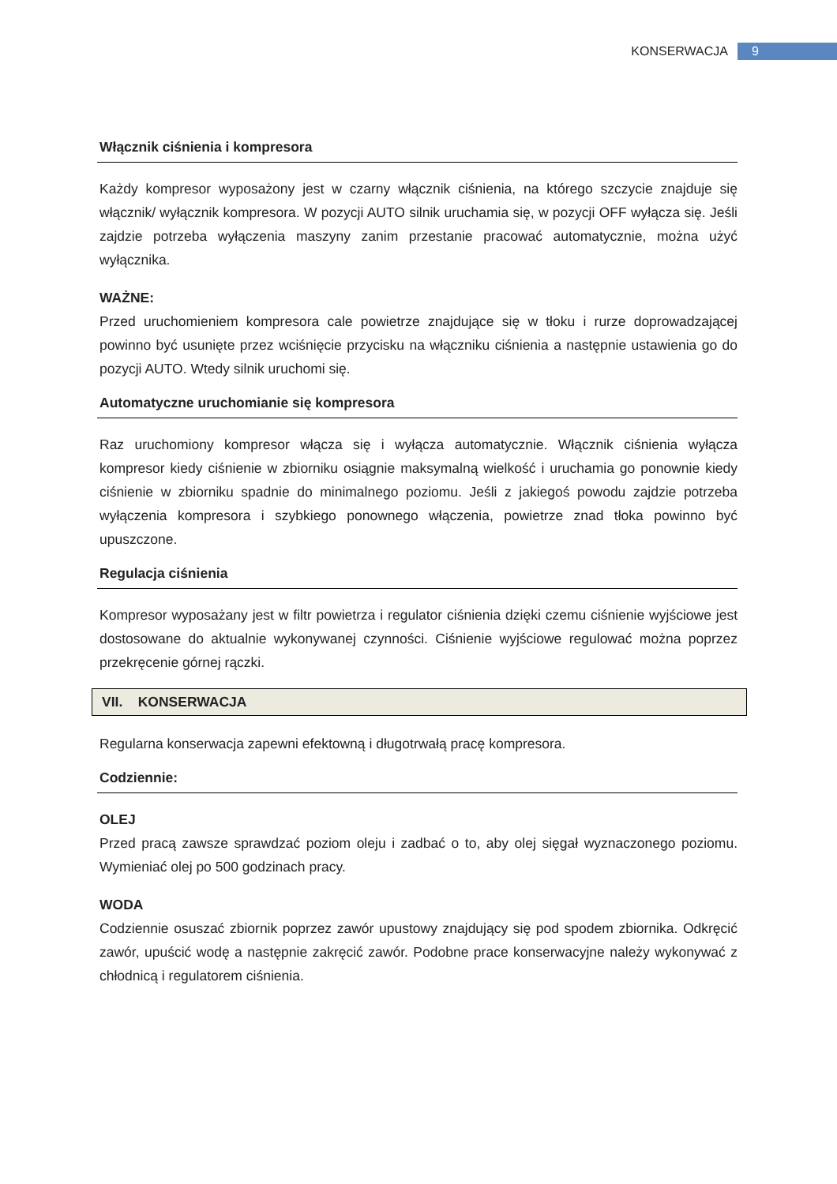KONSERWACJA 9
Włącznik ciśnienia i kompresora
Każdy kompresor wyposażony jest w czarny włącznik ciśnienia, na którego szczycie znajduje się włącznik/ wyłącznik kompresora. W pozycji AUTO silnik uruchamia się, w pozycji OFF wyłącza się. Jeśli zajdzie potrzeba wyłączenia maszyny zanim przestanie pracować automatycznie, można użyć wyłącznika.
WAŻNE:
Przed uruchomieniem kompresora cale powietrze znajdujące się w tłoku i rurze doprowadzającej powinno być usunięte przez wciśnięcie przycisku na włączniku ciśnienia a następnie ustawienia go do pozycji AUTO. Wtedy silnik uruchomi się.
Automatyczne uruchomianie się kompresora
Raz uruchomiony kompresor włącza się i wyłącza automatycznie. Włącznik ciśnienia wyłącza kompresor kiedy ciśnienie w zbiorniku osiągnie maksymalną wielkość i uruchamia go ponownie kiedy ciśnienie w zbiorniku spadnie do minimalnego poziomu. Jeśli z jakiegoś powodu zajdzie potrzeba wyłączenia kompresora i szybkiego ponownego włączenia, powietrze znad tłoka powinno być upuszczone.
Regulacja ciśnienia
Kompresor wyposażany jest w filtr powietrza i regulator ciśnienia dzięki czemu ciśnienie wyjściowe jest dostosowane do aktualnie wykonywanej czynności. Ciśnienie wyjściowe regulować można poprzez przekręcenie górnej rączki.
VII. KONSERWACJA
Regularna konserwacja zapewni efektowną i długotrwałą pracę kompresora.
Codziennie:
OLEJ
Przed pracą zawsze sprawdzać poziom oleju i zadbać o to, aby olej sięgał wyznaczonego poziomu. Wymieniać olej po 500 godzinach pracy.
WODA
Codziennie osuszać zbiornik poprzez zawór upustowy znajdujący się pod spodem zbiornika. Odkręcić zawór, upuścić wodę a następnie zakręcić zawór. Podobne prace konserwacyjne należy wykonywać z chłodnicą i regulatorem ciśnienia.